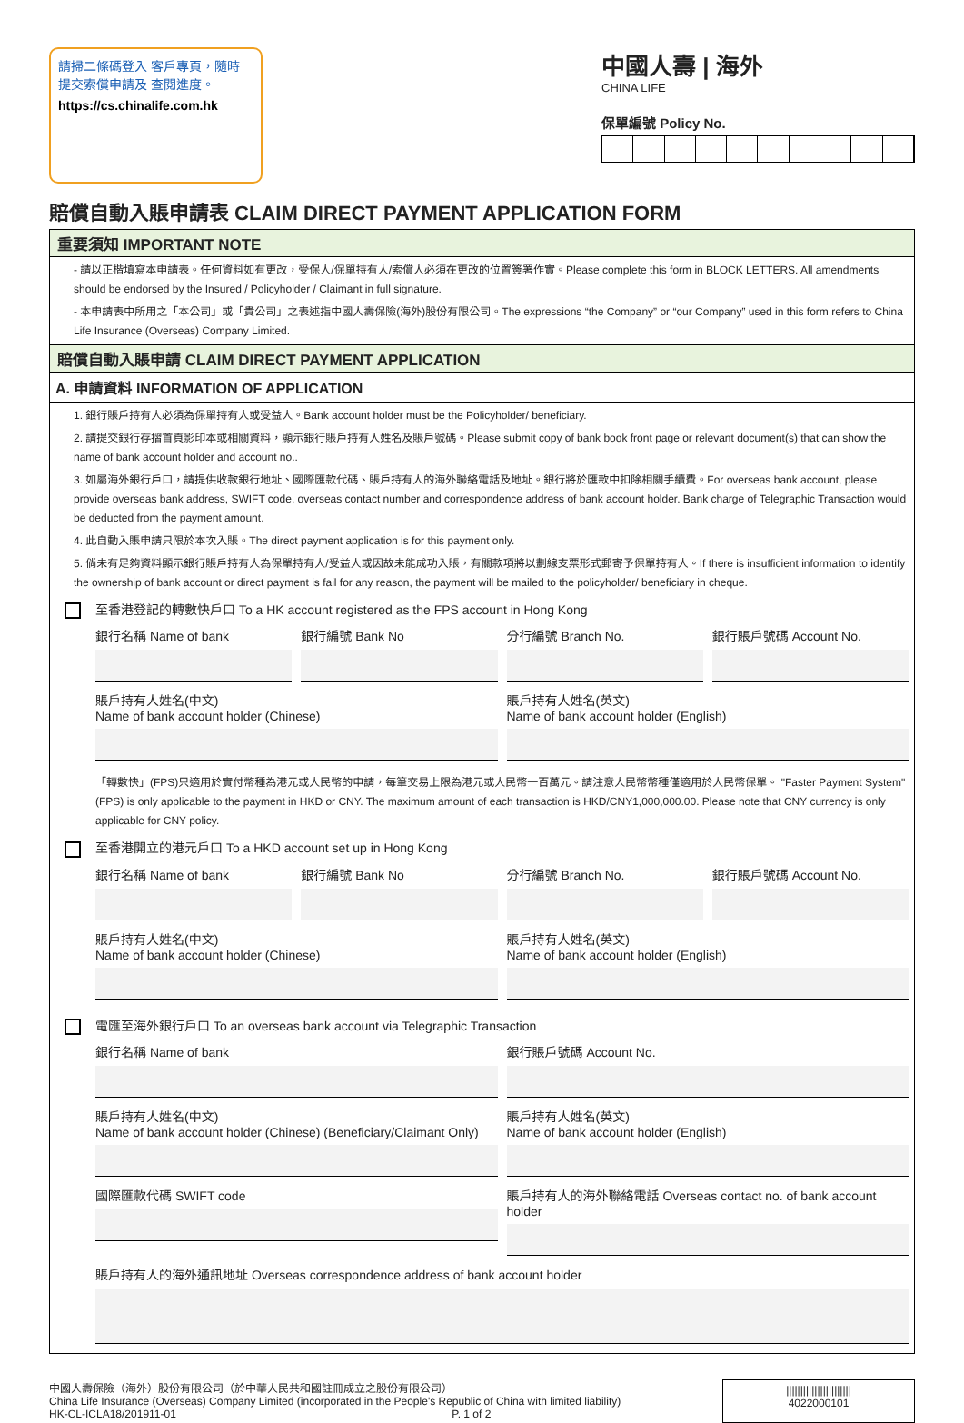請掃二條碼登入 客戶專頁，隨時 提交索償申請及 查閱進度。
https://cs.chinalife.com.hk
中國人壽 | 海外
CHINA LIFE
保單編號 Policy No.
賠償自動入賬申請表 CLAIM DIRECT PAYMENT APPLICATION FORM
重要須知 IMPORTANT NOTE
- 請以正楷填寫本申請表。任何資料如有更改，受保人/保單持有人/索償人必須在更改的位置簽署作實。Please complete this form in BLOCK LETTERS. All amendments should be endorsed by the Insured / Policyholder / Claimant in full signature.
- 本申請表中所用之「本公司」或「貴公司」之表述指中國人壽保險(海外)股份有限公司。The expressions “the Company” or “our Company” used in this form refers to China Life Insurance (Overseas) Company Limited.
賠償自動入賬申請 CLAIM DIRECT PAYMENT APPLICATION
A. 申請資料 INFORMATION OF APPLICATION
1. 銀行賬戶持有人必須為保單持有人或受益人。Bank account holder must be the Policyholder/ beneficiary.
2. 請提交銀行存摺首頁影印本或相關資料，顯示銀行賬戶持有人姓名及賬戶號碼。Please submit copy of bank book front page or relevant document(s) that can show the name of bank account holder and account no..
3. 如屬海外銀行戶口，請提供收款銀行地址、國際匯款代碼、賬戶持有人的海外聯絡電話及地址。銀行將於匯款中扣除相關手續費。For overseas bank account, please provide overseas bank address, SWIFT code, overseas contact number and correspondence address of bank account holder. Bank charge of Telegraphic Transaction would be deducted from the payment amount.
4. 此自動入賬申請只限於本次入賬。The direct payment application is for this payment only.
5. 倘未有足夠資料顯示銀行賬戶持有人為保單持有人/受益人或因故未能成功入賬，有關款項將以劃線支票形式郵寄予保單持有人。If there is insufficient information to identify the ownership of bank account or direct payment is fail for any reason, the payment will be mailed to the policyholder/ beneficiary in cheque.
至香港登記的轉數快戶口 To a HK account registered as the FPS account in Hong Kong
銀行名稱 Name of bank 銀行編號 Bank No 分行編號 Branch No. 銀行賬戶號碼 Account No.
賬戶持有人姓名(中文)
Name of bank account holder (Chinese)
賬戶持有人姓名(英文)
Name of bank account holder (English)
「轉數快」(FPS)只適用於實付幣種為港元或人民幣的申請，每筆交易上限為港元或人民幣一百萬元。請注意人民幣幣種僅適用於人民幣保單。 "Faster Payment System" (FPS) is only applicable to the payment in HKD or CNY. The maximum amount of each transaction is HKD/CNY1,000,000.00. Please note that CNY currency is only applicable for CNY policy.
至香港開立的港元戶口 To a HKD account set up in Hong Kong
銀行名稱 Name of bank 銀行編號 Bank No 分行編號 Branch No. 銀行賬戶號碼 Account No.
賬戶持有人姓名(中文)
Name of bank account holder (Chinese)
賬戶持有人姓名(英文)
Name of bank account holder (English)
電匯至海外銀行戶口 To an overseas bank account via Telegraphic Transaction
銀行名稱 Name of bank 銀行賬戶號碼 Account No.
賬戶持有人姓名(中文)
Name of bank account holder (Chinese) (Beneficiary/Claimant Only)
賬戶持有人姓名(英文)
Name of bank account holder (English)
國際匯款代碼 SWIFT code 賬戶持有人的海外聯絡電話 Overseas contact no. of bank account holder
賬戶持有人的海外通訊地址 Overseas correspondence address of bank account holder
中國人壽保險（海外）股份有限公司（於中華人民共和國註冊成立之股份有限公司）
China Life Insurance (Overseas) Company Limited (incorporated in the People's Republic of China with limited liability)
HK-CL-ICLA18/201911-01 P. 1 of 2
|||||||||||||||||||||||
4022000101